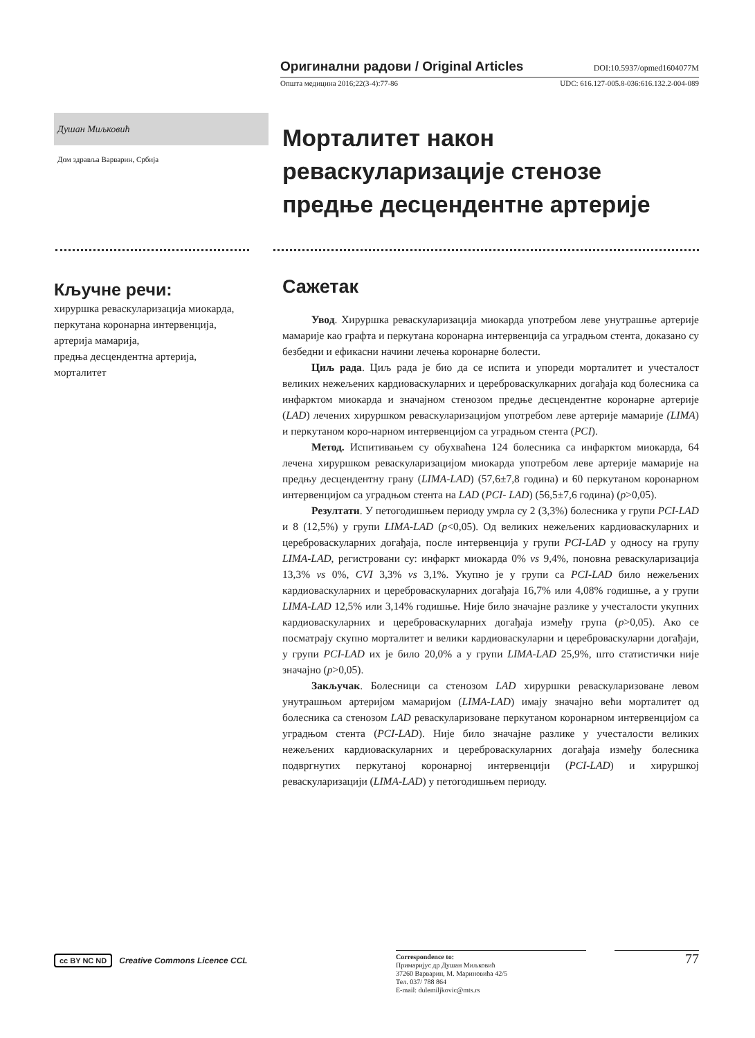Оригинални радови / Original Articles DOI:10.5937/opmed1604077M
Општа медицина 2016;22(3-4):77-86 UDC: 616.127-005.8-036:616.132.2-004-089
Душан Миљковић
Дом здравља Варварин, Србија
Морталитет након реваскуларизације стенозе предње десцендентне артерије
Кључне речи:
хируршка реваскуларизација миокарда,
перкутана коронарна интервенција,
артерија мамарија,
предња десцендентна артерија,
морталитет
Сажетак
Увод. Хируршка реваскуларизација миокарда употребом леве унутрашње артерије мамарије као графта и перкутана коронарна интервенција са уградњом стента, доказано су безбедни и ефикасни начини лечења коронарне болести.
Циљ рада. Циљ рада је био да се испита и упореди морталитет и учесталост великих нежељених кардиоваскуларних и цереброваскулкарних догађаја код болесника са инфарктом миокарда и значајном стенозом предње десцендентне коронарне артерије (LAD) лечених хируршком реваскуларизацијом употребом леве артерије мамарије (LIMA) и перкутаном коро-нарном интервенцијом са уградњом стента (PCI).
Метод. Испитивањем су обухваћена 124 болесника са инфарктом миокарда, 64 лечена хируршком реваскуларизацијом миокарда употребом леве артерије мамарије на предњу десцендентну грану (LIMA-LAD) (57,6±7,8 година) и 60 перкутаном коронарном интервенцијом са уградњом стента на LAD (PCI- LAD) (56,5±7,6 година) (p>0,05).
Резултати. У петогодишњем периоду умрла су 2 (3,3%) болесника у групи PCI-LAD и 8 (12,5%) у групи LIMA-LAD (p<0,05). Од великих нежељених кардиоваскуларних и цереброваскуларних догађаја, после интервенција у групи PCI-LAD у односу на групу LIMA-LAD, регистровани су: инфаркт миокарда 0% vs 9,4%, поновна реваскуларизација 13,3% vs 0%, CVI 3,3% vs 3,1%. Укупно је у групи са PCI-LAD било нежељених кардиоваскуларних и цереброваскуларних догађаја 16,7% или 4,08% годишње, а у групи LIMA-LAD 12,5% или 3,14% годишње. Није било значајне разлике у учесталости укупних кардиоваскуларних и цереброваскуларних догађаја између група (p>0,05). Ако се посматрају скупно морталитет и велики кардиоваскуларни и цереброваскуларни догађаји, у групи PCI-LAD их је било 20,0% а у групи LIMA-LAD 25,9%, што статистички није значајно (p>0,05).
Закључак. Болесници са стенозом LAD хируршки реваскуларизоване левом унутрашњом артеријом мамаријом (LIMA-LAD) имају значајно већи морталитет од болесника са стенозом LAD реваскуларизоване перкутаном коронарном интервенцијом са уградњом стента (PCI-LAD). Није било значајне разлике у учесталости великих нежељених кардиоваскуларних и цереброваскуларних догађаја између болесника подвргнутих перкутаној коронарној интервенцији (PCI-LAD) и хируршкој реваскуларизацији (LIMA-LAD) у петогодишњем периоду.
cc BY NC ND Creative Commons Licence CCL
Correspondence to:
Примаријус др Душан Миљковић
37260 Варварин, М. Мариновића 42/5
Тел. 037/ 788 864
E-mail: dulemiljkovic@mts.rs
77